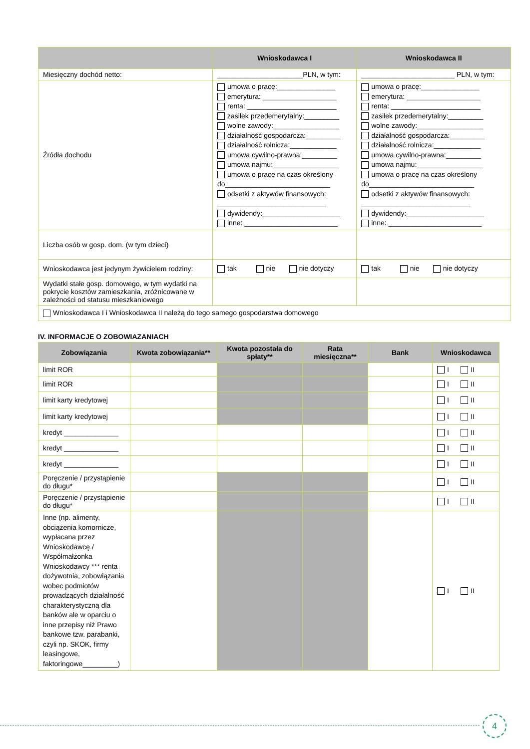| | Wnioskodawca I | Wnioskodawca II |
| --- | --- | --- |
| Miesięczny dochód netto: | ______________________PLN, w tym: | ________________________ PLN, w tym: |
| Źródła dochodu | umowa o pracę:_______________ emerytura: ___________________ renta: _______________________ zasiłek przedemerytalny:_________ wolne zawody:_________________ działalność gospodarcza:_________ działalność rolnicza:____________ umowa cywilno-prawna:_________ umowa najmu:_________________ umowa o pracę na czas określony do___________________________ odsetki z aktywów finansowych: ____________________________ dywidendy:____________________ inne: ________________________ | umowa o pracę:_______________ emerytura: ___________________ renta: _______________________ zasiłek przedemerytalny:_________ wolne zawody:_________________ działalność gospodarcza:_________ działalność rolnicza:____________ umowa cywilno-prawna:_________ umowa najmu:_________________ umowa o pracę na czas określony do___________________________ odsetki z aktywów finansowych: ____________________________ dywidendy:____________________ inne: ________________________ |
| Liczba osób w gosp. dom. (w tym dzieci) | | |
| Wnioskodawca jest jedynym żywicielem rodziny: | tak nie nie dotyczy | tak nie nie dotyczy |
| Wydatki stałe gosp. domowego, w tym wydatki na pokrycie kosztów zamieszkania, zróżnicowane w zależności od statusu mieszkaniowego | | |
| Wnioskodawca I i Wnioskodawca II należą do tego samego gospodarstwa domowego | | |
IV. INFORMACJE O ZOBOWIAZANIACH
| Zobowiązania | Kwota zobowiązania** | Kwota pozostała do spłaty** | Rata miesięczna** | Bank | Wnioskodawca |
| --- | --- | --- | --- | --- | --- |
| limit ROR | | | | | I II |
| limit ROR | | | | | I II |
| limit karty kredytowej | | | | | I II |
| limit karty kredytowej | | | | | I II |
| kredyt ______________ | | | | | I II |
| kredyt ______________ | | | | | I II |
| kredyt ______________ | | | | | I II |
| Poręczenie / przystąpienie do długu* | | | | | I II |
| Poręczenie / przystąpienie do długu* | | | | | I II |
| Inne (np. alimenty, obciążenia komornicze, wypłacana przez Wnioskodawcę / Współmałżonka Wnioskodawcy *** renta dożywotnia, zobowiązania wobec podmiotów prowadzących działalność charakterystyczną dla banków ale w oparciu o inne przepisy niż Prawo bankowe tzw. parabanki, czyli np. SKOK, firmy leasingowe, faktoringowe_________) | | | | | I II |
4